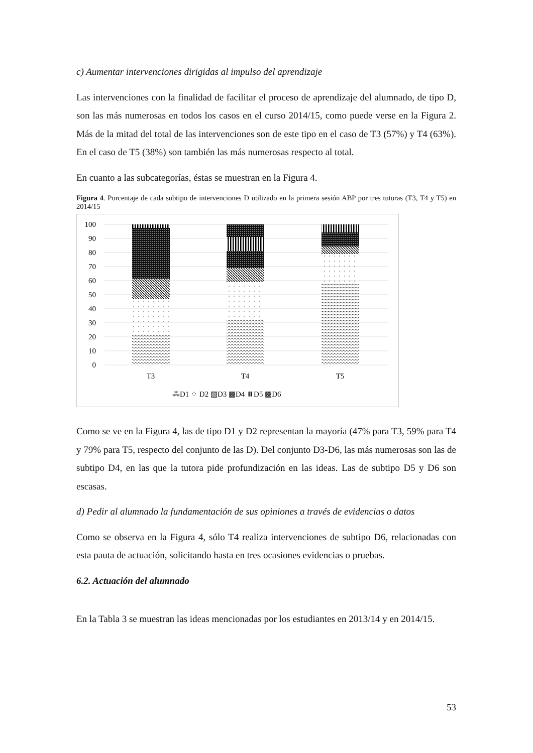c) Aumentar intervenciones dirigidas al impulso del aprendizaje
Las intervenciones con la finalidad de facilitar el proceso de aprendizaje del alumnado, de tipo D, son las más numerosas en todos los casos en el curso 2014/15, como puede verse en la Figura 2. Más de la mitad del total de las intervenciones son de este tipo en el caso de T3 (57%) y T4 (63%). En el caso de T5 (38%) son también las más numerosas respecto al total.
En cuanto a las subcategorías, éstas se muestran en la Figura 4.
Figura 4. Porcentaje de cada subtipo de intervenciones D utilizado en la primera sesión ABP por tres tutoras (T3, T4 y T5) en 2014/15
100
90
80
70
60
50
40
30
20
10
0
T3
T4
T5
⁂D1 ⁘ D2 ▧D3 ▩D4 ⏸D5 ▩D6
Como se ve en la Figura 4, las de tipo D1 y D2 representan la mayoría (47% para T3, 59% para T4 y 79% para T5, respecto del conjunto de las D). Del conjunto D3-D6, las más numerosas son las de subtipo D4, en las que la tutora pide profundización en las ideas. Las de subtipo D5 y D6 son escasas.
d) Pedir al alumnado la fundamentación de sus opiniones a través de evidencias o datos
Como se observa en la Figura 4, sólo T4 realiza intervenciones de subtipo D6, relacionadas con esta pauta de actuación, solicitando hasta en tres ocasiones evidencias o pruebas.
6.2. Actuación del alumnado
En la Tabla 3 se muestran las ideas mencionadas por los estudiantes en 2013/14 y en 2014/15.
53